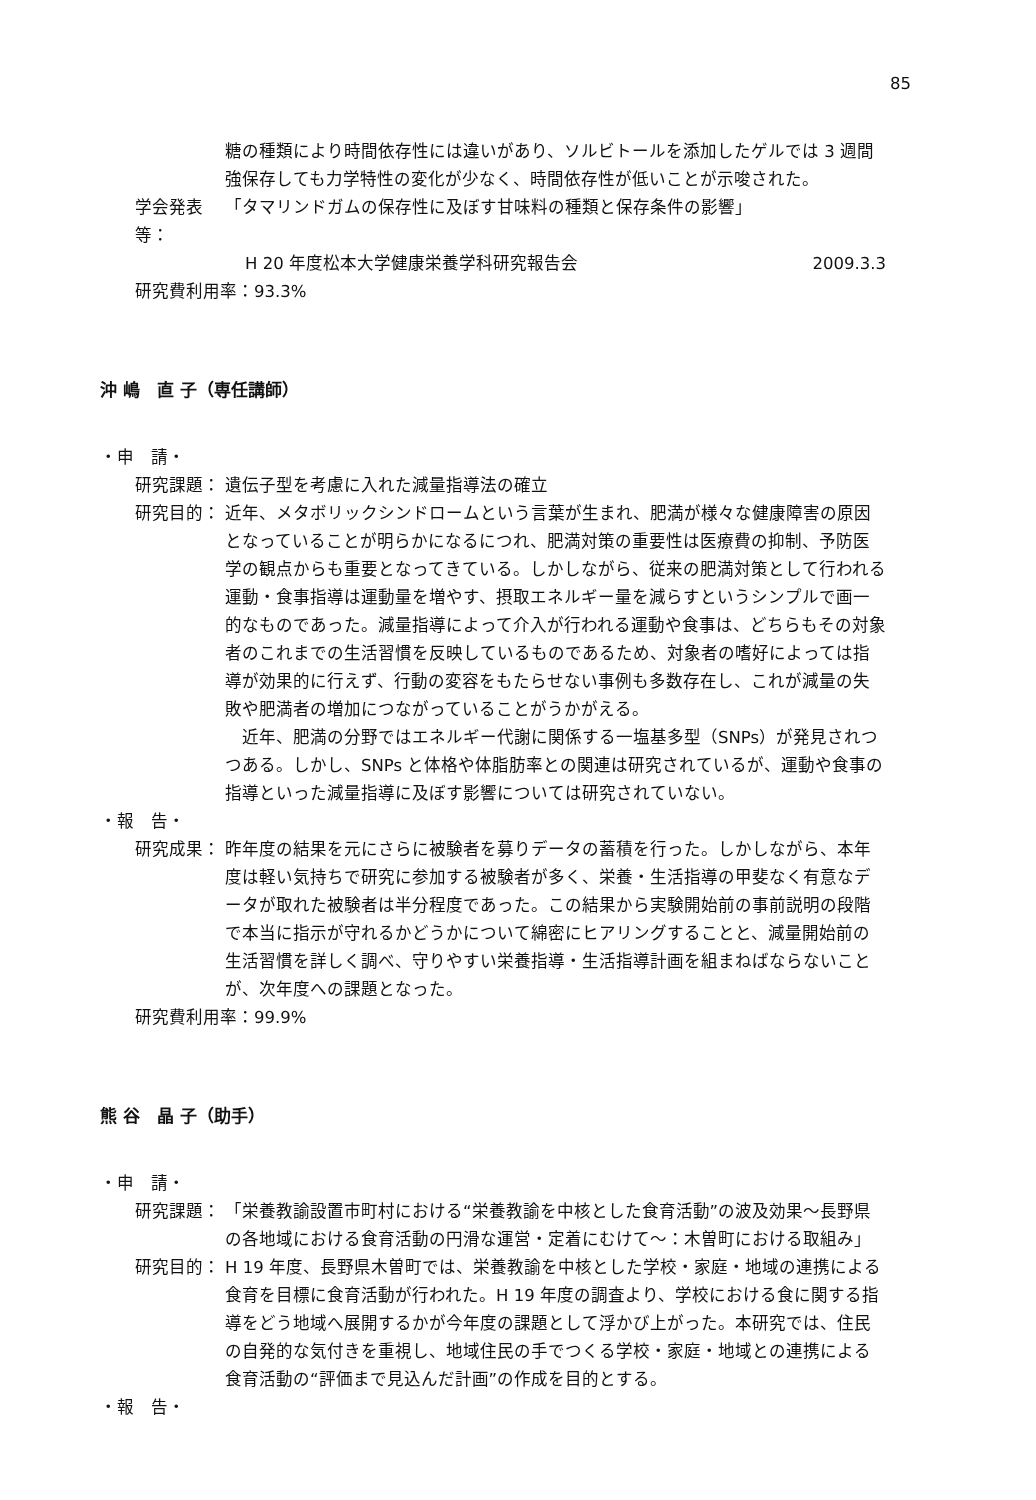85
糖の種類により時間依存性には違いがあり、ソルビトールを添加したゲルでは 3 週間強保存しても力学特性の変化が少なく、時間依存性が低いことが示唆された。
学会発表等： 「タマリンドガムの保存性に及ぼす甘味料の種類と保存条件の影響」
H 20 年度松本大学健康栄養学科研究報告会 2009.3.3
研究費利用率：93.3%
沖 嶋　直 子（専任講師）
・申　請・
研究課題： 遺伝子型を考慮に入れた減量指導法の確立
研究目的： 近年、メタボリックシンドロームという言葉が生まれ、肥満が様々な健康障害の原因となっていることが明らかになるにつれ、肥満対策の重要性は医療費の抑制、予防医学の観点からも重要となってきている。しかしながら、従来の肥満対策として行われる運動・食事指導は運動量を増やす、摂取エネルギー量を減らすというシンプルで画一的なものであった。減量指導によって介入が行われる運動や食事は、どちらもその対象者のこれまでの生活習慣を反映しているものであるため、対象者の嗜好によっては指導が効果的に行えず、行動の変容をもたらせない事例も多数存在し、これが減量の失敗や肥満者の増加につながっていることがうかがえる。
　近年、肥満の分野ではエネルギー代謝に関係する一塩基多型（SNPs）が発見されつつある。しかし、SNPs と体格や体脂肪率との関連は研究されているが、運動や食事の指導といった減量指導に及ぼす影響については研究されていない。
・報　告・
研究成果： 昨年度の結果を元にさらに被験者を募りデータの蓄積を行った。しかしながら、本年度は軽い気持ちで研究に参加する被験者が多く、栄養・生活指導の甲斐なく有意なデータが取れた被験者は半分程度であった。この結果から実験開始前の事前説明の段階で本当に指示が守れるかどうかについて綿密にヒアリングすることと、減量開始前の生活習慣を詳しく調べ、守りやすい栄養指導・生活指導計画を組まねばならないことが、次年度への課題となった。
研究費利用率：99.9%
熊 谷　晶 子（助手）
・申　請・
研究課題： 「栄養教諭設置市町村における“栄養教諭を中核とした食育活動”の波及効果～長野県の各地域における食育活動の円滑な運営・定着にむけて～：木曽町における取組み」
研究目的： H 19 年度、長野県木曽町では、栄養教諭を中核とした学校・家庭・地域の連携による食育を目標に食育活動が行われた。H 19 年度の調査より、学校における食に関する指導をどう地域へ展開するかが今年度の課題として浮かび上がった。本研究では、住民の自発的な気付きを重視し、地域住民の手でつくる学校・家庭・地域との連携による食育活動の“評価まで見込んだ計画”の作成を目的とする。
・報　告・